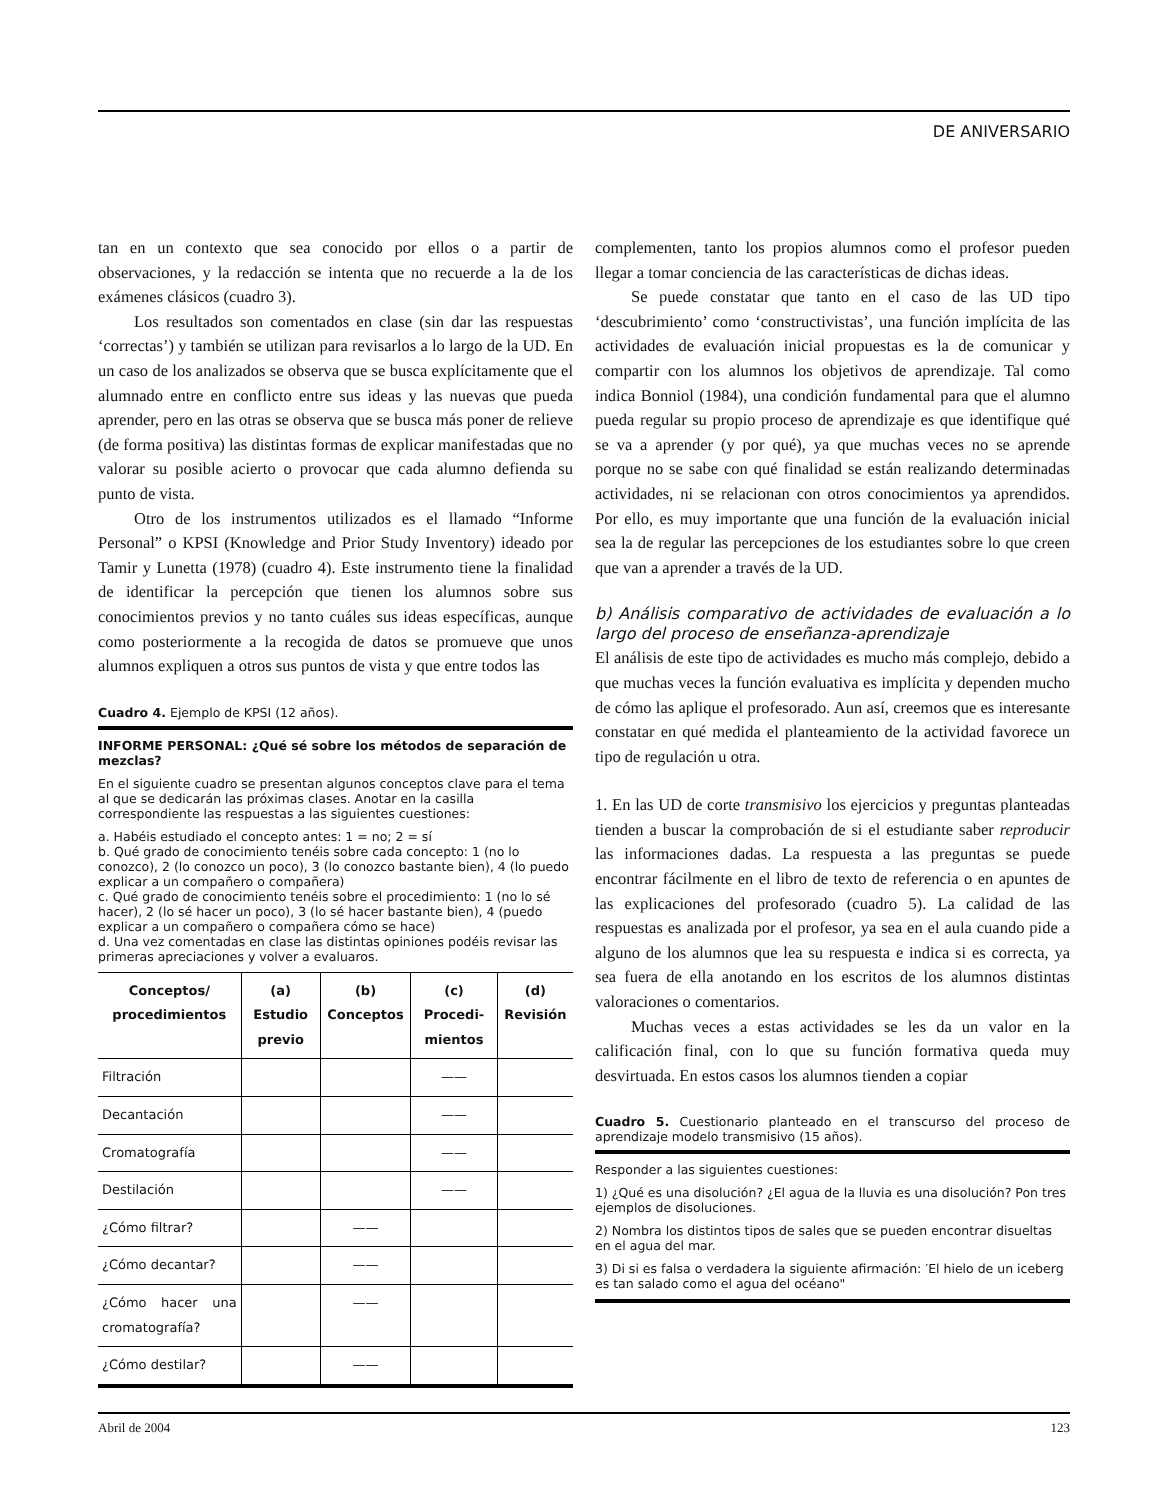DE ANIVERSARIO
tan en un contexto que sea conocido por ellos o a partir de observaciones, y la redacción se intenta que no recuerde a la de los exámenes clásicos (cuadro 3).
Los resultados son comentados en clase (sin dar las respuestas ‘correctas’) y también se utilizan para revisarlos a lo largo de la UD. En un caso de los analizados se observa que se busca explícitamente que el alumnado entre en conflicto entre sus ideas y las nuevas que pueda aprender, pero en las otras se observa que se busca más poner de relieve (de forma positiva) las distintas formas de explicar manifestadas que no valorar su posible acierto o provocar que cada alumno defienda su punto de vista.
Otro de los instrumentos utilizados es el llamado “Informe Personal” o KPSI (Knowledge and Prior Study Inventory) ideado por Tamir y Lunetta (1978) (cuadro 4). Este instrumento tiene la finalidad de identificar la percepción que tienen los alumnos sobre sus conocimientos previos y no tanto cuáles sus ideas específicas, aunque como posteriormente a la recogida de datos se promueve que unos alumnos expliquen a otros sus puntos de vista y que entre todos las
Cuadro 4. Ejemplo de KPSI (12 años).
INFORME PERSONAL: ¿Qué sé sobre los métodos de separación de mezclas?
En el siguiente cuadro se presentan algunos conceptos clave para el tema al que se dedicarán las próximas clases. Anotar en la casilla correspondiente las respuestas a las siguientes cuestiones:
a. Habéis estudiado el concepto antes: 1 = no; 2 = sí
b. Qué grado de conocimiento tenéis sobre cada concepto: 1 (no lo conozco), 2 (lo conozco un poco), 3 (lo conozco bastante bien), 4 (lo puedo explicar a un compañero o compañera)
c. Qué grado de conocimiento tenéis sobre el procedimiento: 1 (no lo sé hacer), 2 (lo sé hacer un poco), 3 (lo sé hacer bastante bien), 4 (puedo explicar a un compañero o compañera cómo se hace)
d. Una vez comentadas en clase las distintas opiniones podéis revisar las primeras apreciaciones y volver a evaluaros.
| Conceptos/ procedimientos | (a) Estudio previo | (b) Conceptos | (c) Procedi-mientos | (d) Revisión |
| --- | --- | --- | --- | --- |
| Filtración | | | —— | |
| Decantación | | | —— | |
| Cromatografía | | | —— | |
| Destilación | | | —— | |
| ¿Cómo filtrar? | | —— | | |
| ¿Cómo decantar? | | —— | | |
| ¿Cómo hacer una cromatografía? | | —— | | |
| ¿Cómo destilar? | | —— | | |
complementen, tanto los propios alumnos como el profesor pueden llegar a tomar conciencia de las características de dichas ideas.
Se puede constatar que tanto en el caso de las UD tipo ‘descubrimiento’ como ‘constructivistas’, una función implícita de las actividades de evaluación inicial propuestas es la de comunicar y compartir con los alumnos los objetivos de aprendizaje. Tal como indica Bonniol (1984), una condición fundamental para que el alumno pueda regular su propio proceso de aprendizaje es que identifique qué se va a aprender (y por qué), ya que muchas veces no se aprende porque no se sabe con qué finalidad se están realizando determinadas actividades, ni se relacionan con otros conocimientos ya aprendidos. Por ello, es muy importante que una función de la evaluación inicial sea la de regular las percepciones de los estudiantes sobre lo que creen que van a aprender a través de la UD.
b) Análisis comparativo de actividades de evaluación a lo largo del proceso de enseñanza-aprendizaje
El análisis de este tipo de actividades es mucho más complejo, debido a que muchas veces la función evaluativa es implícita y dependen mucho de cómo las aplique el profesorado. Aun así, creemos que es interesante constatar en qué medida el planteamiento de la actividad favorece un tipo de regulación u otra.
1. En las UD de corte transmisivo los ejercicios y preguntas planteadas tienden a buscar la comprobación de si el estudiante saber reproducir las informaciones dadas. La respuesta a las preguntas se puede encontrar fácilmente en el libro de texto de referencia o en apuntes de las explicaciones del profesorado (cuadro 5). La calidad de las respuestas es analizada por el profesor, ya sea en el aula cuando pide a alguno de los alumnos que lea su respuesta e indica si es correcta, ya sea fuera de ella anotando en los escritos de los alumnos distintas valoraciones o comentarios.
Muchas veces a estas actividades se les da un valor en la calificación final, con lo que su función formativa queda muy desvirtuada. En estos casos los alumnos tienden a copiar
Cuadro 5. Cuestionario planteado en el transcurso del proceso de aprendizaje modelo transmisivo (15 años).
Responder a las siguientes cuestiones:
1) ¿Qué es una disolución? ¿El agua de la lluvia es una disolución? Pon tres ejemplos de disoluciones.
2) Nombra los distintos tipos de sales que se pueden encontrar disueltas en el agua del mar.
3) Di si es falsa o verdadera la siguiente afirmación: ′El hielo de un iceberg es tan salado como el agua del océano"
Abril de 2004 123